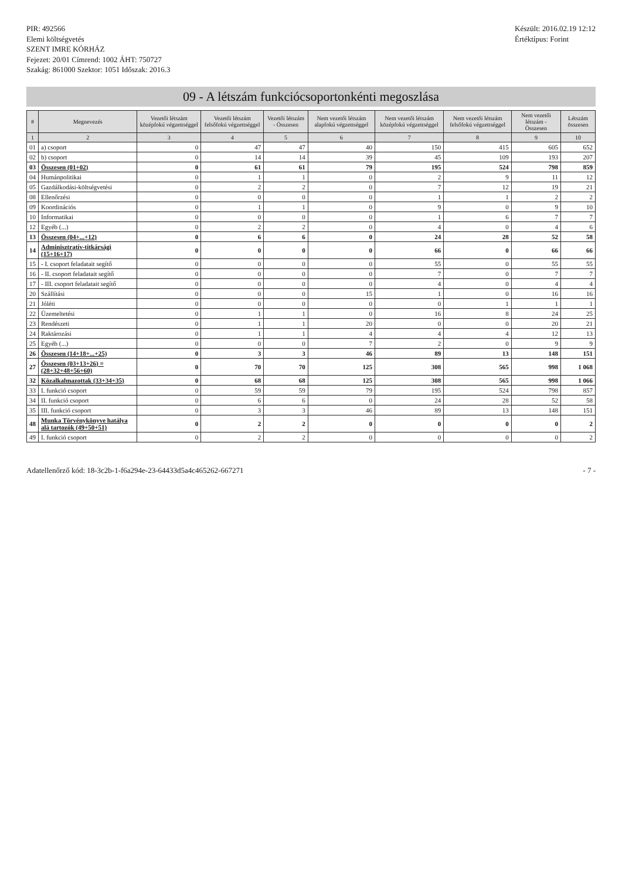PIR: 492566
Elemi költségvetés
SZENT IMRE KÓRHÁZ
Fejezet: 20/01 Címrend: 1002 ÁHT: 750727
Szakág: 861000 Szektor: 1051 Időszak: 2016.3
Készült: 2016.02.19 12:12
Értéktípus: Forint
09 - A létszám funkciócsoportonkénti megoszlása
| # | Megnevezés | Vezetői létszám középfokú végzettséggel | Vezetői létszám felsőfokú végzettséggel | Vezetői létszám - Összesen | Nem vezetői létszám alapfokú végzettséggel | Nem vezetői létszám középfokú végzettséggel | Nem vezetői létszám felsőfokú végzettséggel | Nem vezetői létszám - Összesen | Létszám összesen |
| --- | --- | --- | --- | --- | --- | --- | --- | --- | --- |
| 1 | 2 | 3 | 4 | 5 | 6 | 7 | 8 | 9 | 10 |
| 01 | a) csoport | 0 | 47 | 47 | 40 | 150 | 415 | 605 | 652 |
| 02 | b) csoport | 0 | 14 | 14 | 39 | 45 | 109 | 193 | 207 |
| 03 | Összesen (01+02) | 0 | 61 | 61 | 79 | 195 | 524 | 798 | 859 |
| 04 | Humánpolitikai | 0 | 1 | 1 | 0 | 2 | 9 | 11 | 12 |
| 05 | Gazdálkodási-költségvetési | 0 | 2 | 2 | 0 | 7 | 12 | 19 | 21 |
| 08 | Ellenőrzési | 0 | 0 | 0 | 0 | 1 | 1 | 2 | 2 |
| 09 | Koordinációs | 0 | 1 | 1 | 0 | 9 | 0 | 9 | 10 |
| 10 | Informatikai | 0 | 0 | 0 | 0 | 1 | 6 | 7 | 7 |
| 12 | Egyéb (...) | 0 | 2 | 2 | 0 | 4 | 0 | 4 | 6 |
| 13 | Összesen (04+...+12) | 0 | 6 | 6 | 0 | 24 | 28 | 52 | 58 |
| 14 | Adminisztratív-titkársági (15+16+17) | 0 | 0 | 0 | 0 | 66 | 0 | 66 | 66 |
| 15 | - I. csoport feladatait segítő | 0 | 0 | 0 | 0 | 55 | 0 | 55 | 55 |
| 16 | - II. csoport feladatait segítő | 0 | 0 | 0 | 0 | 7 | 0 | 7 | 7 |
| 17 | - III. csoport feladatait segítő | 0 | 0 | 0 | 0 | 4 | 0 | 4 | 4 |
| 20 | Szállítási | 0 | 0 | 0 | 15 | 1 | 0 | 16 | 16 |
| 21 | Jóléti | 0 | 0 | 0 | 0 | 0 | 1 | 1 | 1 |
| 22 | Üzemeltetési | 0 | 1 | 1 | 0 | 16 | 8 | 24 | 25 |
| 23 | Rendészeti | 0 | 1 | 1 | 20 | 0 | 0 | 20 | 21 |
| 24 | Raktározási | 0 | 1 | 1 | 4 | 4 | 4 | 12 | 13 |
| 25 | Egyéb (...) | 0 | 0 | 0 | 7 | 2 | 0 | 9 | 9 |
| 26 | Összesen (14+18+...+25) | 0 | 3 | 3 | 46 | 89 | 13 | 148 | 151 |
| 27 | Összesen (03+13+26) = (28+32+48+56+60) | 0 | 70 | 70 | 125 | 308 | 565 | 998 | 1 068 |
| 32 | Közalkalmazottak (33+34+35) | 0 | 68 | 68 | 125 | 308 | 565 | 998 | 1 066 |
| 33 | I. funkció csoport | 0 | 59 | 59 | 79 | 195 | 524 | 798 | 857 |
| 34 | II. funkció csoport | 0 | 6 | 6 | 0 | 24 | 28 | 52 | 58 |
| 35 | III. funkció csoport | 0 | 3 | 3 | 46 | 89 | 13 | 148 | 151 |
| 48 | Munka Törvénykönyve hatálya alá tartozók (49+50+51) | 0 | 2 | 2 | 0 | 0 | 0 | 0 | 2 |
| 49 | I. funkció csoport | 0 | 2 | 2 | 0 | 0 | 0 | 0 | 2 |
Adatellenőrző kód: 18-3c2b-1-f6a294e-23-64433d5a4c465262-667271
- 7 -